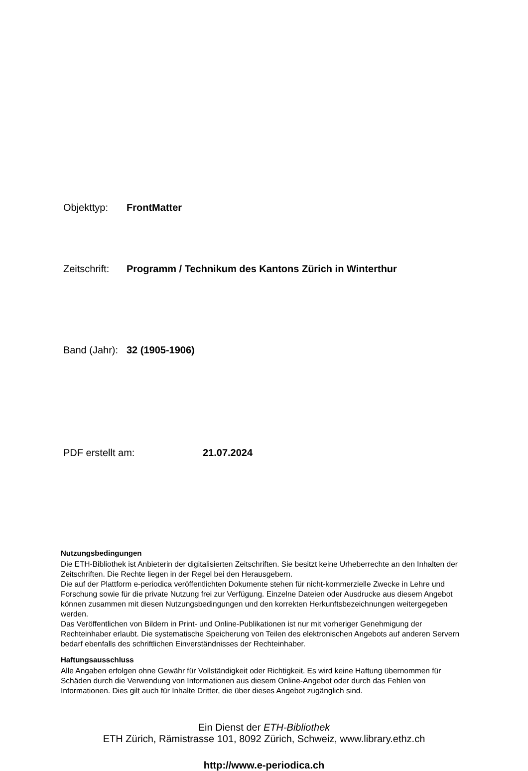Objekttyp: FrontMatter
Zeitschrift: Programm / Technikum des Kantons Zürich in Winterthur
Band (Jahr): 32 (1905-1906)
PDF erstellt am: 21.07.2024
Nutzungsbedingungen
Die ETH-Bibliothek ist Anbieterin der digitalisierten Zeitschriften. Sie besitzt keine Urheberrechte an den Inhalten der Zeitschriften. Die Rechte liegen in der Regel bei den Herausgebern.
Die auf der Plattform e-periodica veröffentlichten Dokumente stehen für nicht-kommerzielle Zwecke in Lehre und Forschung sowie für die private Nutzung frei zur Verfügung. Einzelne Dateien oder Ausdrucke aus diesem Angebot können zusammen mit diesen Nutzungsbedingungen und den korrekten Herkunftsbezeichnungen weitergegeben werden.
Das Veröffentlichen von Bildern in Print- und Online-Publikationen ist nur mit vorheriger Genehmigung der Rechteinhaber erlaubt. Die systematische Speicherung von Teilen des elektronischen Angebots auf anderen Servern bedarf ebenfalls des schriftlichen Einverständnisses der Rechteinhaber.
Haftungsausschluss
Alle Angaben erfolgen ohne Gewähr für Vollständigkeit oder Richtigkeit. Es wird keine Haftung übernommen für Schäden durch die Verwendung von Informationen aus diesem Online-Angebot oder durch das Fehlen von Informationen. Dies gilt auch für Inhalte Dritter, die über dieses Angebot zugänglich sind.
Ein Dienst der ETH-Bibliothek
ETH Zürich, Rämistrasse 101, 8092 Zürich, Schweiz, www.library.ethz.ch
http://www.e-periodica.ch